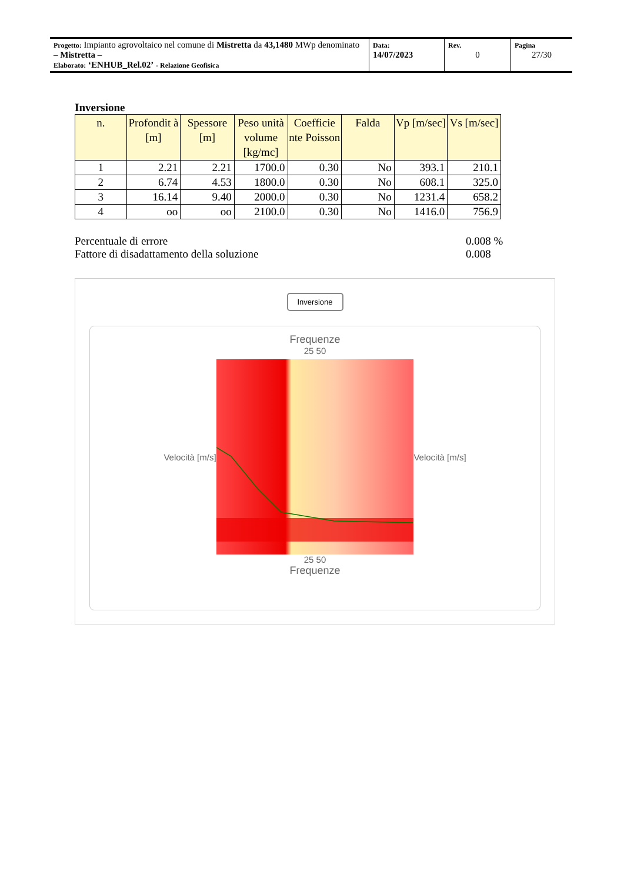| Progetto: Impianto agrovoltaico nel comune di Mistretta da 43,1480 MWp denominato – Mistretta – Elaborato: ‘ENHUB_Rel.02’ - Relazione Geofisica | Data: 14/07/2023 | Rev. 0 | Pagina 27/30 |
Inversione
| n. | Profondit à [m] | Spessore [m] | Peso unità volume [kg/mc] | Coefficie nte Poisson | Falda | Vp [m/sec] | Vs [m/sec] |
| --- | --- | --- | --- | --- | --- | --- | --- |
| 1 | 2.21 | 2.21 | 1700.0 | 0.30 | No | 393.1 | 210.1 |
| 2 | 6.74 | 4.53 | 1800.0 | 0.30 | No | 608.1 | 325.0 |
| 3 | 16.14 | 9.40 | 2000.0 | 0.30 | No | 1231.4 | 658.2 |
| 4 | oo | oo | 2100.0 | 0.30 | No | 1416.0 | 756.9 |
Percentuale di errore 0.008 %
Fattore di disadattamento della soluzione 0.008
Inversione
Frequenze
25 50
Velocità [m/s]
Velocità [m/s]
25 50
Frequenze